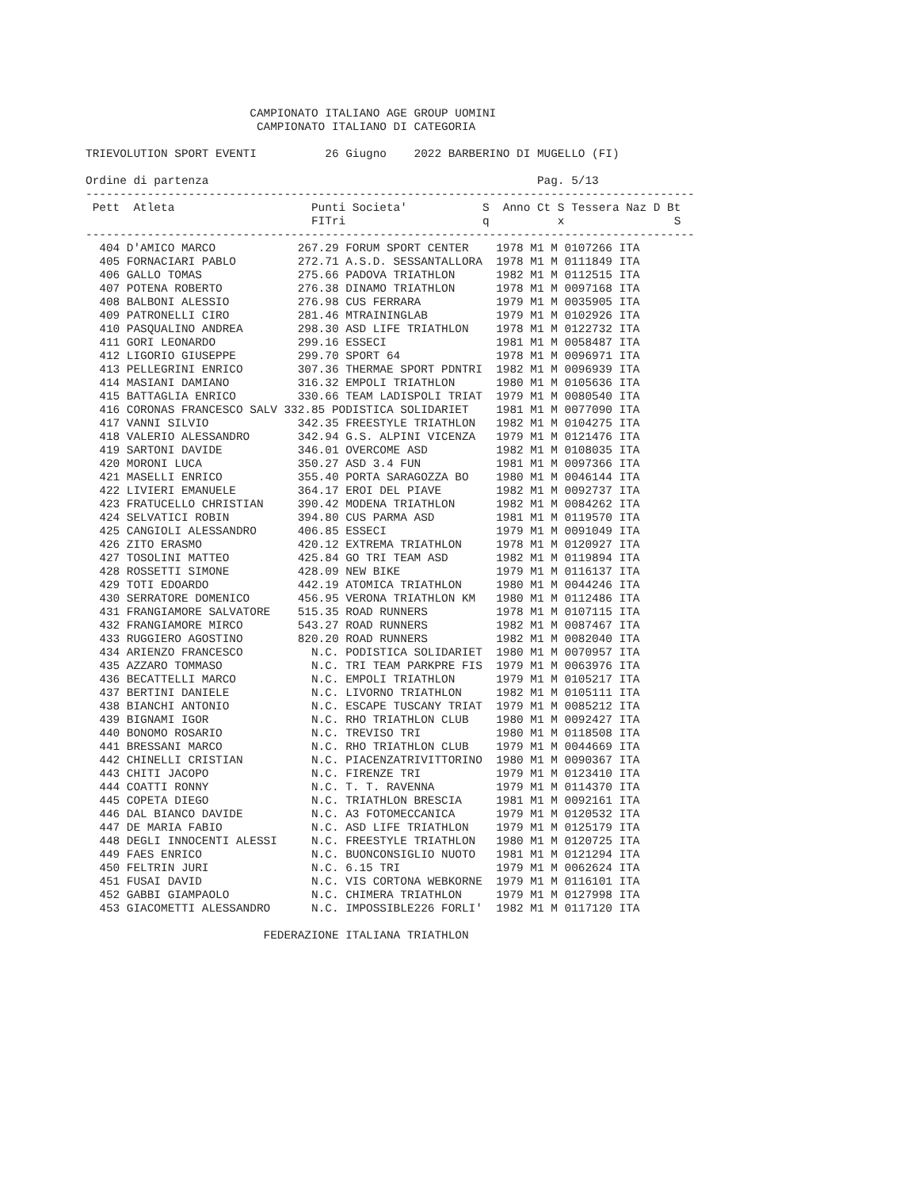CAMPIONATO ITALIANO AGE GROUP UOMINI
                         CAMPIONATO ITALIANO DI CATEGORIA

TRIEVOLUTION SPORT EVENTI          26 Giugno    2022 BARBERINO DI MUGELLO (FI)

Ordine di partenza                                                Pag. 5/13
-----------------------------------------------------------------------------------------
 Pett  Atleta                    Punti Societa'           S  Anno Ct S Tessera Naz D Bt
                                 FITri                    q          x                S
-----------------------------------------------------------------------------------------
  404 D'AMICO MARCO            267.29 FORUM SPORT CENTER    1978 M1 M 0107266 ITA
  405 FORNACIARI PABLO         272.71 A.S.D. SESSANTALLORA  1978 M1 M 0111849 ITA
  406 GALLO TOMAS              275.66 PADOVA TRIATHLON      1982 M1 M 0112515 ITA
  407 POTENA ROBERTO           276.38 DINAMO TRIATHLON      1978 M1 M 0097168 ITA
  408 BALBONI ALESSIO          276.98 CUS FERRARA           1979 M1 M 0035905 ITA
  409 PATRONELLI CIRO          281.46 MTRAININGLAB          1979 M1 M 0102926 ITA
  410 PASQUALINO ANDREA        298.30 ASD LIFE TRIATHLON    1978 M1 M 0122732 ITA
  411 GORI LEONARDO            299.16 ESSECI                1981 M1 M 0058487 ITA
  412 LIGORIO GIUSEPPE         299.70 SPORT 64              1978 M1 M 0096971 ITA
  413 PELLEGRINI ENRICO        307.36 THERMAE SPORT PDNTRI  1982 M1 M 0096939 ITA
  414 MASIANI DAMIANO          316.32 EMPOLI TRIATHLON      1980 M1 M 0105636 ITA
  415 BATTAGLIA ENRICO         330.66 TEAM LADISPOLI TRIAT  1979 M1 M 0080540 ITA
  416 CORONAS FRANCESCO SALV 332.85 PODISTICA SOLIDARIET    1981 M1 M 0077090 ITA
  417 VANNI SILVIO             342.35 FREESTYLE TRIATHLON   1982 M1 M 0104275 ITA
  418 VALERIO ALESSANDRO       342.94 G.S. ALPINI VICENZA   1979 M1 M 0121476 ITA
  419 SARTONI DAVIDE           346.01 OVERCOME ASD          1982 M1 M 0108035 ITA
  420 MORONI LUCA              350.27 ASD 3.4 FUN           1981 M1 M 0097366 ITA
  421 MASELLI ENRICO           355.40 PORTA SARAGOZZA BO    1980 M1 M 0046144 ITA
  422 LIVIERI EMANUELE         364.17 EROI DEL PIAVE        1982 M1 M 0092737 ITA
  423 FRATUCELLO CHRISTIAN     390.42 MODENA TRIATHLON      1982 M1 M 0084262 ITA
  424 SELVATICI ROBIN          394.80 CUS PARMA ASD         1981 M1 M 0119570 ITA
  425 CANGIOLI ALESSANDRO      406.85 ESSECI                1979 M1 M 0091049 ITA
  426 ZITO ERASMO              420.12 EXTREMA TRIATHLON     1978 M1 M 0120927 ITA
  427 TOSOLINI MATTEO          425.84 GO TRI TEAM ASD       1982 M1 M 0119894 ITA
  428 ROSSETTI SIMONE          428.09 NEW BIKE              1979 M1 M 0116137 ITA
  429 TOTI EDOARDO             442.19 ATOMICA TRIATHLON     1980 M1 M 0044246 ITA
  430 SERRATORE DOMENICO       456.95 VERONA TRIATHLON KM   1980 M1 M 0112486 ITA
  431 FRANGIAMORE SALVATORE    515.35 ROAD RUNNERS          1978 M1 M 0107115 ITA
  432 FRANGIAMORE MIRCO        543.27 ROAD RUNNERS          1982 M1 M 0087467 ITA
  433 RUGGIERO AGOSTINO        820.20 ROAD RUNNERS          1982 M1 M 0082040 ITA
  434 ARIENZO FRANCESCO          N.C. PODISTICA SOLIDARIET  1980 M1 M 0070957 ITA
  435 AZZARO TOMMASO             N.C. TRI TEAM PARKPRE FIS  1979 M1 M 0063976 ITA
  436 BECATTELLI MARCO           N.C. EMPOLI TRIATHLON      1979 M1 M 0105217 ITA
  437 BERTINI DANIELE            N.C. LIVORNO TRIATHLON     1982 M1 M 0105111 ITA
  438 BIANCHI ANTONIO            N.C. ESCAPE TUSCANY TRIAT  1979 M1 M 0085212 ITA
  439 BIGNAMI IGOR               N.C. RHO TRIATHLON CLUB    1980 M1 M 0092427 ITA
  440 BONOMO ROSARIO             N.C. TREVISO TRI           1980 M1 M 0118508 ITA
  441 BRESSANI MARCO             N.C. RHO TRIATHLON CLUB    1979 M1 M 0044669 ITA
  442 CHINELLI CRISTIAN          N.C. PIACENZATRIVITTORINO  1980 M1 M 0090367 ITA
  443 CHITI JACOPO               N.C. FIRENZE TRI           1979 M1 M 0123410 ITA
  444 COATTI RONNY               N.C. T. T. RAVENNA         1979 M1 M 0114370 ITA
  445 COPETA DIEGO               N.C. TRIATHLON BRESCIA     1981 M1 M 0092161 ITA
  446 DAL BIANCO DAVIDE          N.C. A3 FOTOMECCANICA      1979 M1 M 0120532 ITA
  447 DE MARIA FABIO             N.C. ASD LIFE TRIATHLON    1979 M1 M 0125179 ITA
  448 DEGLI INNOCENTI ALESSI     N.C. FREESTYLE TRIATHLON   1980 M1 M 0120725 ITA
  449 FAES ENRICO                N.C. BUONCONSIGLIO NUOTO   1981 M1 M 0121294 ITA
  450 FELTRIN JURI               N.C. 6.15 TRI              1979 M1 M 0062624 ITA
  451 FUSAI DAVID                N.C. VIS CORTONA WEBKORNE  1979 M1 M 0116101 ITA
  452 GABBI GIAMPAOLO            N.C. CHIMERA TRIATHLON     1979 M1 M 0127998 ITA
  453 GIACOMETTI ALESSANDRO      N.C. IMPOSSIBLE226 FORLI'  1982 M1 M 0117120 ITA

                          FEDERAZIONE ITALIANA TRIATHLON